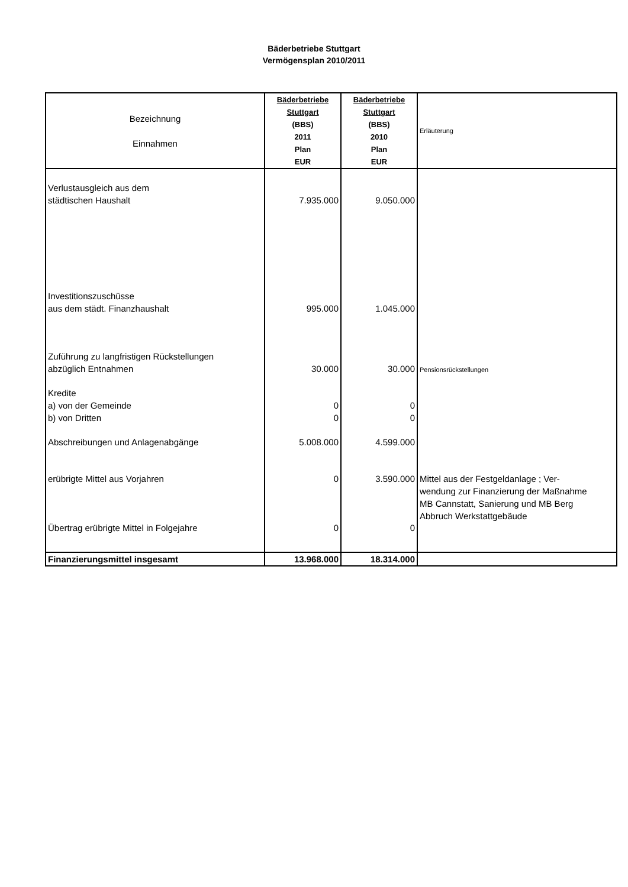Bäderbetriebe Stuttgart
Vermögensplan 2010/2011
| Bezeichnung Einnahmen | Bäderbetriebe Stuttgart (BBS) 2011 Plan EUR | Bäderbetriebe Stuttgart (BBS) 2010 Plan EUR | Erläuterung |
| --- | --- | --- | --- |
| Verlustausgleich aus dem städtischen Haushalt | 7.935.000 | 9.050.000 | |
| Investitionszuschüsse aus dem städt. Finanzhaushalt | 995.000 | 1.045.000 | |
| Zuführung zu langfristigen Rückstellungen abzüglich Entnahmen | 30.000 | 30.000 | Pensionsrückstellungen |
| Kredite a) von der Gemeinde b) von Dritten | 0 0 | 0 0 | |
| Abschreibungen und Anlagenabgänge | 5.008.000 | 4.599.000 | |
| erübrigte Mittel aus Vorjahren | 0 | 3.590.000 | Mittel aus der Festgeldanlage ; Ver- wendung zur Finanzierung der Maßnahme MB Cannstatt, Sanierung und MB Berg Abbruch Werkstattgebäude |
| Übertrag erübrigte Mittel in Folgejahre | 0 | 0 | |
| Finanzierungsmittel insgesamt | 13.968.000 | 18.314.000 | |